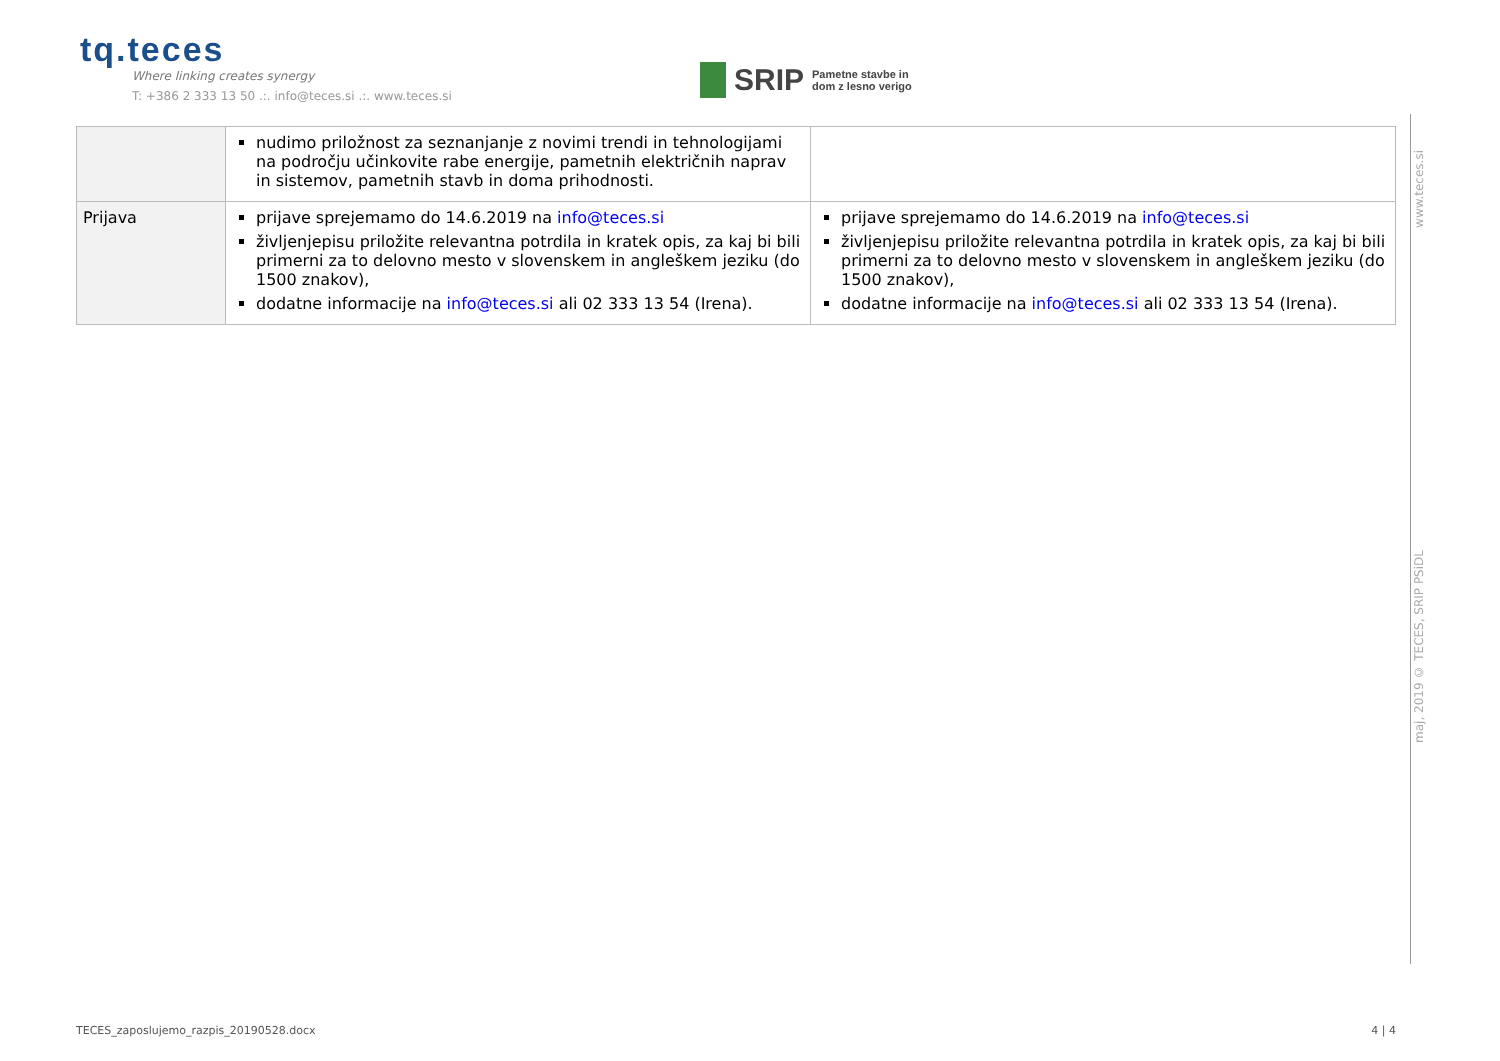tq.teces
Where linking creates synergy
T: +386 2 333 13 50 .:. info@teces.si .:. www.teces.si
SRIP Pametne stavbe in
dom z lesno verigo
| | nudimo priložnost za seznanjanje z novimi trendi in tehnologijami na področju učinkovite rabe energije, pametnih električnih naprav in sistemov, pametnih stavb in doma prihodnosti. | |
| Prijava | prijave sprejemamo do 14.6.2019 na info@teces.si življenjepisu priložite relevantna potrdila in kratek opis, za kaj bi bili primerni za to delovno mesto v slovenskem in angleškem jeziku (do 1500 znakov), dodatne informacije na info@teces.si ali 02 333 13 54 (Irena). | prijave sprejemamo do 14.6.2019 na info@teces.si življenjepisu priložite relevantna potrdila in kratek opis, za kaj bi bili primerni za to delovno mesto v slovenskem in angleškem jeziku (do 1500 znakov), dodatne informacije na info@teces.si ali 02 333 13 54 (Irena). |
www.teces.si
maj, 2019 © TECES, SRIP PSiDL
TECES_zaposlujemo_razpis_20190528.docx 4 | 4